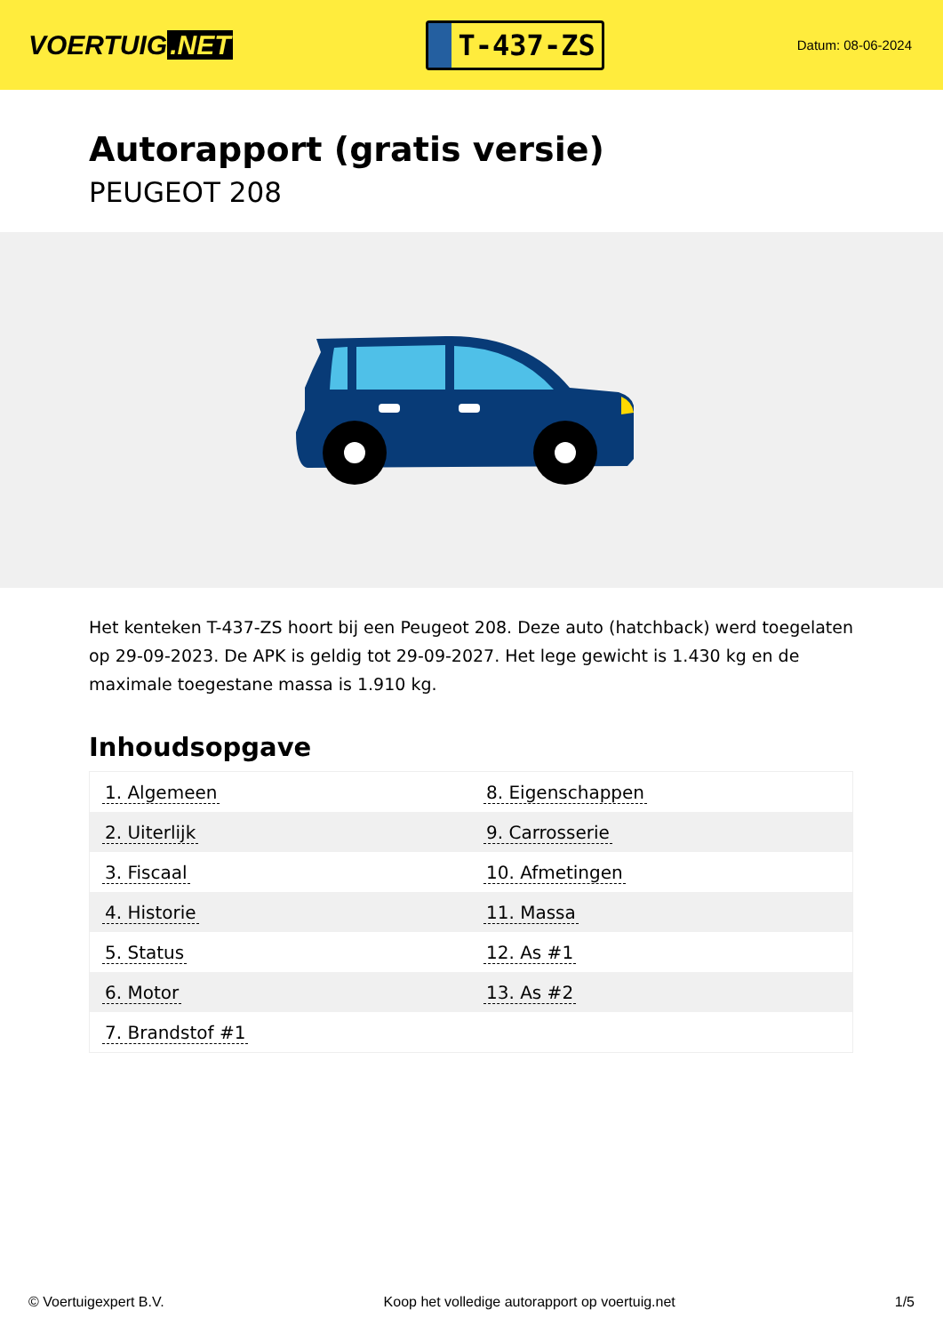VOERTUIG.NET
T-437-ZS
Datum: 08-06-2024
Autorapport (gratis versie)
PEUGEOT 208
Het kenteken T-437-ZS hoort bij een Peugeot 208. Deze auto (hatchback) werd toegelaten op 29-09-2023. De APK is geldig tot 29-09-2027. Het lege gewicht is 1.430 kg en de maximale toegestane massa is 1.910 kg.
Inhoudsopgave
| 1. Algemeen | 8. Eigenschappen |
| 2. Uiterlijk | 9. Carrosserie |
| 3. Fiscaal | 10. Afmetingen |
| 4. Historie | 11. Massa |
| 5. Status | 12. As #1 |
| 6. Motor | 13. As #2 |
| 7. Brandstof #1 | |
© Voertuigexpert B.V. Koop het volledige autorapport op voertuig.net 1/5